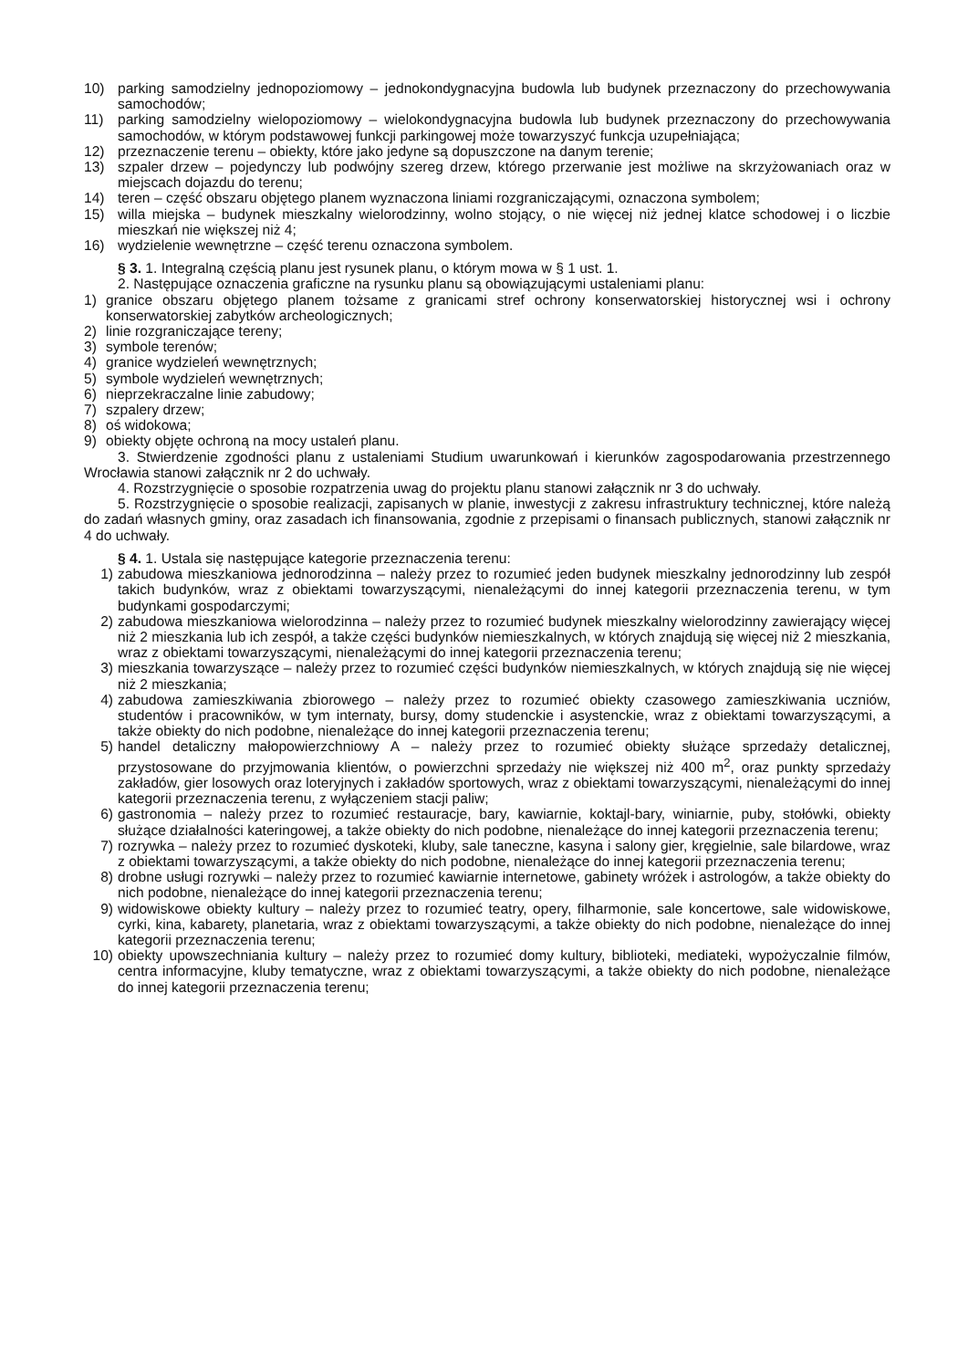10) parking samodzielny jednopoziomowy – jednokondygnacyjna budowla lub budynek przeznaczony do przechowywania samochodów;
11) parking samodzielny wielopoziomowy – wielokondygnacyjna budowla lub budynek przeznaczony do przechowywania samochodów, w którym podstawowej funkcji parkingowej może towarzyszyć funkcja uzupełniająca;
12) przeznaczenie terenu – obiekty, które jako jedyne są dopuszczone na danym terenie;
13) szpaler drzew – pojedynczy lub podwójny szereg drzew, którego przerwanie jest możliwe na skrzyżowaniach oraz w miejscach dojazdu do terenu;
14) teren – część obszaru objętego planem wyznaczona liniami rozgraniczającymi, oznaczona symbolem;
15) willa miejska – budynek mieszkalny wielorodzinny, wolno stojący, o nie więcej niż jednej klatce schodowej i o liczbie mieszkań nie większej niż 4;
16) wydzielenie wewnętrzne – część terenu oznaczona symbolem.
§ 3. 1. Integralną częścią planu jest rysunek planu, o którym mowa w § 1 ust. 1.
2. Następujące oznaczenia graficzne na rysunku planu są obowiązującymi ustaleniami planu:
1) granice obszaru objętego planem tożsame z granicami stref ochrony konserwatorskiej historycznej wsi i ochrony konserwatorskiej zabytków archeologicznych;
2) linie rozgraniczające tereny;
3) symbole terenów;
4) granice wydzieleń wewnętrznych;
5) symbole wydzieleń wewnętrznych;
6) nieprzekraczalne linie zabudowy;
7) szpalery drzew;
8) oś widokowa;
9) obiekty objęte ochroną na mocy ustaleń planu.
3. Stwierdzenie zgodności planu z ustaleniami Studium uwarunkowań i kierunków zagospodarowania przestrzennego Wrocławia stanowi załącznik nr 2 do uchwały.
4. Rozstrzygnięcie o sposobie rozpatrzenia uwag do projektu planu stanowi załącznik nr 3 do uchwały.
5. Rozstrzygnięcie o sposobie realizacji, zapisanych w planie, inwestycji z zakresu infrastruktury technicznej, które należą do zadań własnych gminy, oraz zasadach ich finansowania, zgodnie z przepisami o finansach publicznych, stanowi załącznik nr 4 do uchwały.
§ 4. 1. Ustala się następujące kategorie przeznaczenia terenu:
1) zabudowa mieszkaniowa jednorodzinna – należy przez to rozumieć jeden budynek mieszkalny jednorodzinny lub zespół takich budynków, wraz z obiektami towarzyszącymi, nienależącymi do innej kategorii przeznaczenia terenu, w tym budynkami gospodarczymi;
2) zabudowa mieszkaniowa wielorodzinna – należy przez to rozumieć budynek mieszkalny wielorodzinny zawierający więcej niż 2 mieszkania lub ich zespół, a także części budynków niemieszkalnych, w których znajdują się więcej niż 2 mieszkania, wraz z obiektami towarzyszącymi, nienależącymi do innej kategorii przeznaczenia terenu;
3) mieszkania towarzyszące – należy przez to rozumieć części budynków niemieszkalnych, w których znajdują się nie więcej niż 2 mieszkania;
4) zabudowa zamieszkiwania zbiorowego – należy przez to rozumieć obiekty czasowego zamieszkiwania uczniów, studentów i pracowników, w tym internaty, bursy, domy studenckie i asystenckie, wraz z obiektami towarzyszącymi, a także obiekty do nich podobne, nienależące do innej kategorii przeznaczenia terenu;
5) handel detaliczny małopowierzchniowy A – należy przez to rozumieć obiekty służące sprzedaży detalicznej, przystosowane do przyjmowania klientów, o powierzchni sprzedaży nie większej niż 400 m<sup>2</sup>, oraz punkty sprzedaży zakładów, gier losowych oraz loteryjnych i zakładów sportowych, wraz z obiektami towarzyszącymi, nienależącymi do innej kategorii przeznaczenia terenu, z wyłączeniem stacji paliw;
6) gastronomia – należy przez to rozumieć restauracje, bary, kawiarnie, koktajl-bary, winiarnie, puby, stołówki, obiekty służące działalności kateringowej, a także obiekty do nich podobne, nienależące do innej kategorii przeznaczenia terenu;
7) rozrywka – należy przez to rozumieć dyskoteki, kluby, sale taneczne, kasyna i salony gier, kręgielnie, sale bilardowe, wraz z obiektami towarzyszącymi, a także obiekty do nich podobne, nienależące do innej kategorii przeznaczenia terenu;
8) drobne usługi rozrywki – należy przez to rozumieć kawiarnie internetowe, gabinety wróżek i astrologów, a także obiekty do nich podobne, nienależące do innej kategorii przeznaczenia terenu;
9) widowiskowe obiekty kultury – należy przez to rozumieć teatry, opery, filharmonie, sale koncertowe, sale widowiskowe, cyrki, kina, kabarety, planetaria, wraz z obiektami towarzyszącymi, a także obiekty do nich podobne, nienależące do innej kategorii przeznaczenia terenu;
10) obiekty upowszechniania kultury – należy przez to rozumieć domy kultury, biblioteki, mediateki, wypożyczalnie filmów, centra informacyjne, kluby tematyczne, wraz z obiektami towarzyszącymi, a także obiekty do nich podobne, nienależące do innej kategorii przeznaczenia terenu;